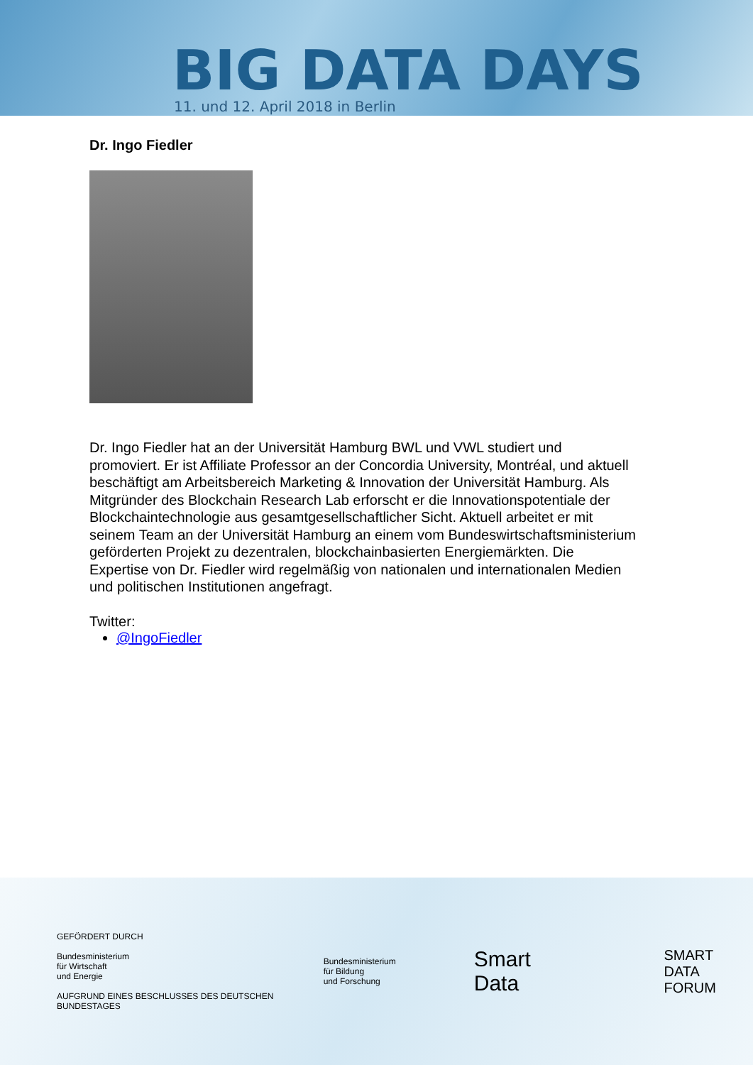BIG DATA DAYS
11. und 12. April 2018 in Berlin
Dr. Ingo Fiedler
Dr. Ingo Fiedler hat an der Universität Hamburg BWL und VWL studiert und promoviert. Er ist Affiliate Professor an der Concordia University, Montréal, und aktuell beschäftigt am Arbeitsbereich Marketing & Innovation der Universität Hamburg. Als Mitgründer des Blockchain Research Lab erforscht er die Innovationspotentiale der Blockchaintechnologie aus gesamtgesellschaftlicher Sicht. Aktuell arbeitet er mit seinem Team an der Universität Hamburg an einem vom Bundeswirtschaftsministerium geförderten Projekt zu dezentralen, blockchainbasierten Energiemärkten. Die Expertise von Dr. Fiedler wird regelmäßig von nationalen und internationalen Medien und politischen Institutionen angefragt.
Twitter:
@IngoFiedler
GEFÖRDERT DURCH
Bundesministerium
für Wirtschaft
und Energie
AUFGRUND EINES BESCHLUSSES DES DEUTSCHEN BUNDESTAGES
Bundesministerium
für Bildung
und Forschung
Smart Data
SMART DATA
FORUM